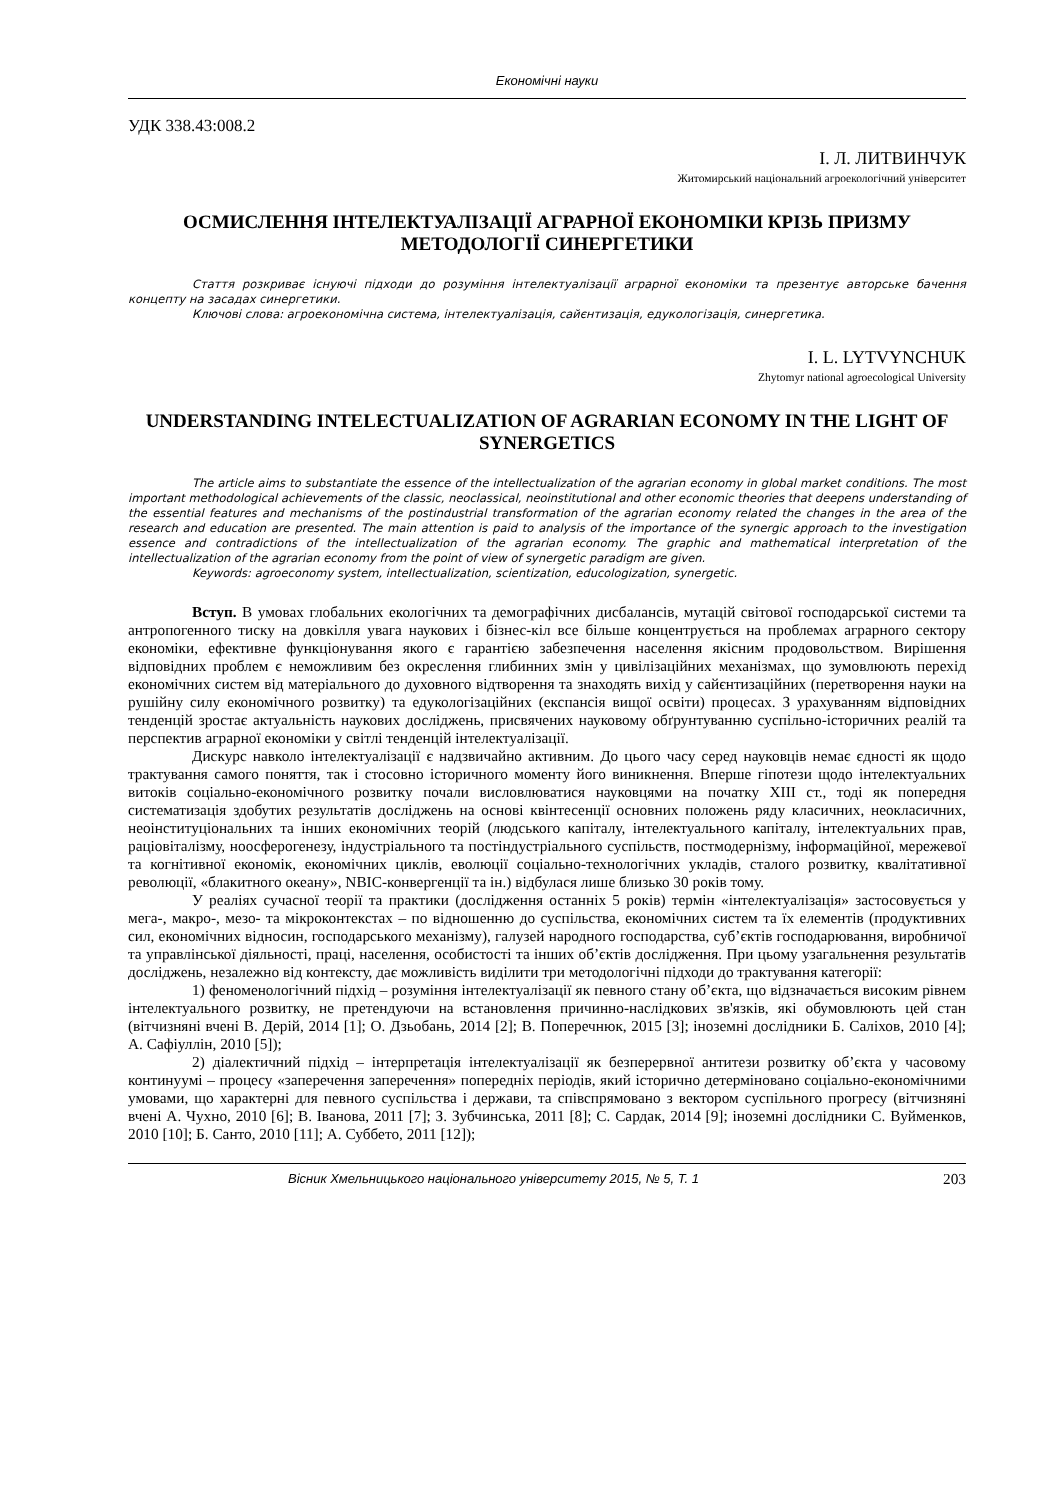Економічні науки
УДК 338.43:008.2
І. Л. ЛИТВИНЧУК
Житомирський національний агроекологічний університет
ОСМИСЛЕННЯ ІНТЕЛЕКТУАЛІЗАЦІЇ АГРАРНОЇ ЕКОНОМІКИ КРІЗЬ ПРИЗМУ МЕТОДОЛОГІЇ СИНЕРГЕТИКИ
Стаття розкриває існуючі підходи до розуміння інтелектуалізації аграрної економіки та презентує авторське бачення концепту на засадах синергетики.
Ключові слова: агроекономічна система, інтелектуалізація, сайєнтизація, едукологізація, синергетика.
I. L. LYTVYNCHUK
Zhytomyr national agroecological University
UNDERSTANDING INTELECTUALIZATION OF AGRARIAN ECONOMY IN THE LIGHT OF SYNERGETICS
The article aims to substantiate the essence of the intellectualization of the agrarian economy in global market conditions. The most important methodological achievements of the classic, neoclassical, neoinstitutional and other economic theories that deepens understanding of the essential features and mechanisms of the postindustrial transformation of the agrarian economy related the changes in the area of the research and education are presented. The main attention is paid to analysis of the importance of the synergic approach to the investigation essence and contradictions of the intellectualization of the agrarian economy. The graphic and mathematical interpretation of the intellectualization of the agrarian economy from the point of view of synergetic paradigm are given.
Keywords: agroeconomy system, intellectualization, scientization, educologization, synergetic.
Вступ. В умовах глобальних екологічних та демографічних дисбалансів, мутацій світової господарської системи та антропогенного тиску на довкілля увага наукових і бізнес-кіл все більше концентрується на проблемах аграрного сектору економіки, ефективне функціонування якого є гарантією забезпечення населення якісним продовольством. Вирішення відповідних проблем є неможливим без окреслення глибинних змін у цивілізаційних механізмах, що зумовлюють перехід економічних систем від матеріального до духовного відтворення та знаходять вихід у сайєнтизаційних (перетворення науки на рушійну силу економічного розвитку) та едукологізаційних (експансія вищої освіти) процесах. З урахуванням відповідних тенденцій зростає актуальність наукових досліджень, присвячених науковому обґрунтуванню суспільно-історичних реалій та перспектив аграрної економіки у світлі тенденцій інтелектуалізації.
Дискурс навколо інтелектуалізації є надзвичайно активним. До цього часу серед науковців немає єдності як щодо трактування самого поняття, так і стосовно історичного моменту його виникнення. Вперше гіпотези щодо інтелектуальних витоків соціально-економічного розвитку почали висловлюватися науковцями на початку XIII ст., тоді як попередня систематизація здобутих результатів досліджень на основі квінтесенції основних положень ряду класичних, неокласичних, неоінституціональних та інших економічних теорій (людського капіталу, інтелектуального капіталу, інтелектуальних прав, раціовіталізму, ноосферогенезу, індустріального та постіндустріального суспільств, постмодернізму, інформаційної, мережевої та когнітивної економік, економічних циклів, еволюції соціально-технологічних укладів, сталого розвитку, квалітативної революції, «блакитного океану», NBIC-конвергенції та ін.) відбулася лише близько 30 років тому.
У реаліях сучасної теорії та практики (дослідження останніх 5 років) термін «інтелектуалізація» застосовується у мега-, макро-, мезо- та мікроконтекстах – по відношенню до суспільства, економічних систем та їх елементів (продуктивних сил, економічних відносин, господарського механізму), галузей народного господарства, суб’єктів господарювання, виробничої та управлінської діяльності, праці, населення, особистості та інших об’єктів дослідження. При цьому узагальнення результатів досліджень, незалежно від контексту, дає можливість виділити три методологічні підходи до трактування категорії:
1) феноменологічний підхід – розуміння інтелектуалізації як певного стану об’єкта, що відзначається високим рівнем інтелектуального розвитку, не претендуючи на встановлення причинно-наслідкових зв'язків, які обумовлюють цей стан (вітчизняні вчені В. Дерій, 2014 [1]; О. Дзьобань, 2014 [2]; В. Поперечнюк, 2015 [3]; іноземні дослідники Б. Саліхов, 2010 [4]; А. Сафіуллін, 2010 [5]);
2) діалектичний підхід – інтерпретація інтелектуалізації як безперервної антитези розвитку об’єкта у часовому континуумі – процесу «заперечення заперечення» попередніх періодів, який історично детерміновано соціально-економічними умовами, що характерні для певного суспільства і держави, та співспрямовано з вектором суспільного прогресу (вітчизняні вчені А. Чухно, 2010 [6]; В. Іванова, 2011 [7]; З. Зубчинська, 2011 [8]; С. Сардак, 2014 [9]; іноземні дослідники С. Вуйменков, 2010 [10]; Б. Санто, 2010 [11]; А. Суббето, 2011 [12]);
Вісник Хмельницького національного університету 2015, № 5, Т. 1 203